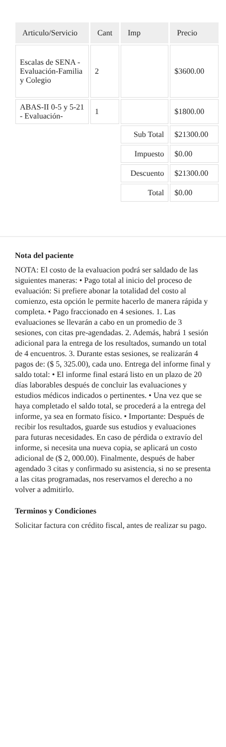| Articulo/Servicio | Cant | Imp | Precio |
| --- | --- | --- | --- |
| Escalas de SENA - Evaluación-Familia y Colegio | 2 | | $3600.00 |
| ABAS-II 0-5 y 5-21 - Evaluación- | 1 | | $1800.00 |
| | | Sub Total | $21300.00 |
| | | Impuesto | $0.00 |
| | | Descuento | $21300.00 |
| | | Total | $0.00 |
Nota del paciente
NOTA: El costo de la evaluacion podrá ser saldado de las siguientes maneras: • Pago total al inicio del proceso de evaluación: Si prefiere abonar la totalidad del costo al comienzo, esta opción le permite hacerlo de manera rápida y completa. • Pago fraccionado en 4 sesiones. 1. Las evaluaciones se llevarán a cabo en un promedio de 3 sesiones, con citas pre-agendadas. 2. Además, habrá 1 sesión adicional para la entrega de los resultados, sumando un total de 4 encuentros. 3. Durante estas sesiones, se realizarán 4 pagos de: ($ 5, 325.00), cada uno. Entrega del informe final y saldo total: • El informe final estará listo en un plazo de 20 días laborables después de concluir las evaluaciones y estudios médicos indicados o pertinentes. • Una vez que se haya completado el saldo total, se procederá a la entrega del informe, ya sea en formato físico. • Importante: Después de recibir los resultados, guarde sus estudios y evaluaciones para futuras necesidades. En caso de pérdida o extravío del informe, si necesita una nueva copia, se aplicará un costo adicional de ($ 2, 000.00). Finalmente, después de haber agendado 3 citas y confirmado su asistencia, si no se presenta a las citas programadas, nos reservamos el derecho a no volver a admitirlo.
Terminos y Condiciones
Solicitar factura con crédito fiscal, antes de realizar su pago.